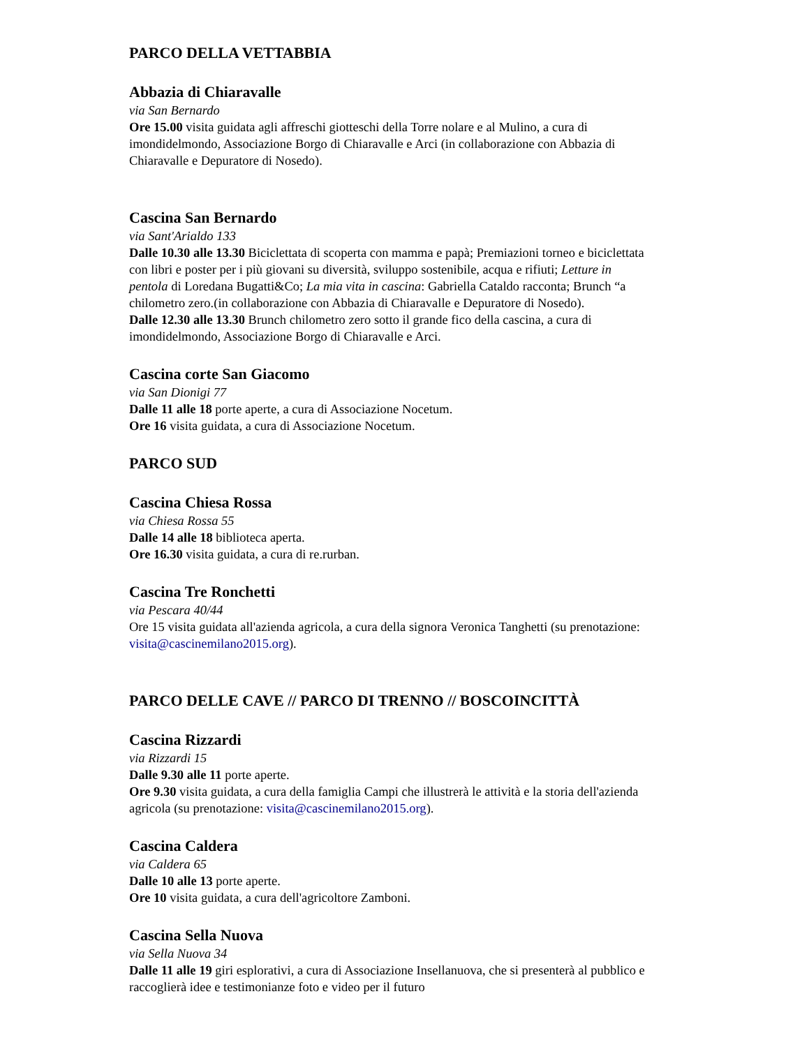PARCO DELLA VETTABBIA
Abbazia di Chiaravalle
via San Bernardo
Ore 15.00 visita guidata agli affreschi giotteschi della Torre nolare e al Mulino, a cura di imondidelmondo, Associazione Borgo di Chiaravalle e Arci (in collaborazione con Abbazia di Chiaravalle e Depuratore di Nosedo).
Cascina San Bernardo
via Sant'Arialdo 133
Dalle 10.30 alle 13.30 Biciclettata di scoperta con mamma e papà; Premiazioni torneo e biciclettata con libri e poster per i più giovani su diversità, sviluppo sostenibile, acqua e rifiuti; Letture in pentola di Loredana Bugatti&Co; La mia vita in cascina: Gabriella Cataldo racconta; Brunch “a chilometro zero.(in collaborazione con Abbazia di Chiaravalle e Depuratore di Nosedo).
Dalle 12.30 alle 13.30 Brunch chilometro zero sotto il grande fico della cascina, a cura di imondidelmondo, Associazione Borgo di Chiaravalle e Arci.
Cascina corte San Giacomo
via San Dionigi 77
Dalle 11 alle 18 porte aperte, a cura di Associazione Nocetum.
Ore 16 visita guidata, a cura di Associazione Nocetum.
PARCO SUD
Cascina Chiesa Rossa
via Chiesa Rossa 55
Dalle 14 alle 18 biblioteca aperta.
Ore 16.30 visita guidata, a cura di re.rurban.
Cascina Tre Ronchetti
via Pescara 40/44
Ore 15 visita guidata all'azienda agricola, a cura della signora Veronica Tanghetti (su prenotazione: visita@cascinemilano2015.org).
PARCO DELLE CAVE // PARCO DI TRENNO // BOSCOINCITTÀ
Cascina Rizzardi
via Rizzardi 15
Dalle 9.30 alle 11 porte aperte.
Ore 9.30 visita guidata, a cura della famiglia Campi che illustrerà le attività e la storia dell'azienda agricola (su prenotazione: visita@cascinemilano2015.org).
Cascina Caldera
via Caldera 65
Dalle 10 alle 13 porte aperte.
Ore 10 visita guidata, a cura dell'agricoltore Zamboni.
Cascina Sella Nuova
via Sella Nuova 34
Dalle 11 alle 19 giri esplorativi, a cura di Associazione Insellanuova, che si presenterà al pubblico e raccoglierà idee e testimonianze foto e video per il futuro